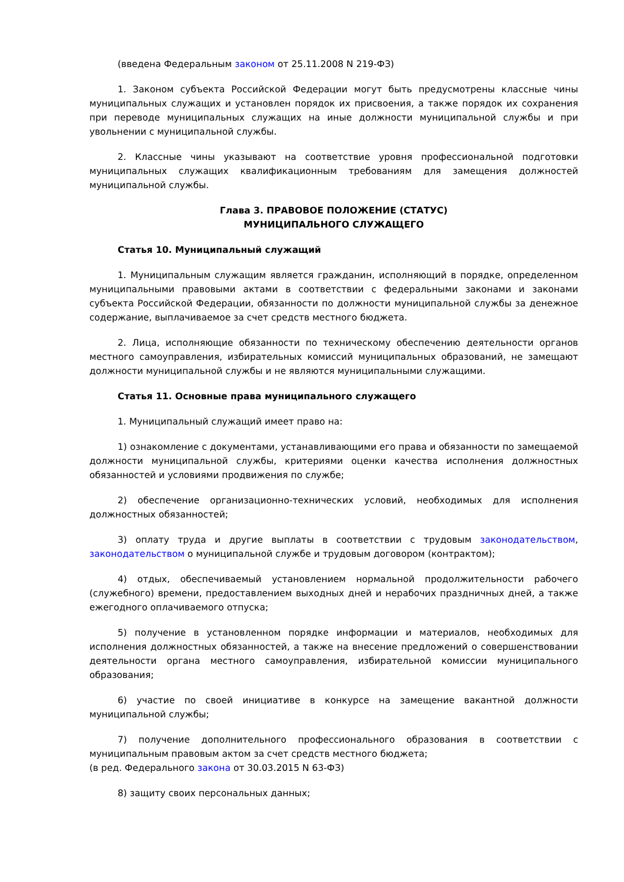(введена Федеральным законом от 25.11.2008 N 219-ФЗ)
1. Законом субъекта Российской Федерации могут быть предусмотрены классные чины муниципальных служащих и установлен порядок их присвоения, а также порядок их сохранения при переводе муниципальных служащих на иные должности муниципальной службы и при увольнении с муниципальной службы.
2. Классные чины указывают на соответствие уровня профессиональной подготовки муниципальных служащих квалификационным требованиям для замещения должностей муниципальной службы.
Глава 3. ПРАВОВОЕ ПОЛОЖЕНИЕ (СТАТУС)
МУНИЦИПАЛЬНОГО СЛУЖАЩЕГО
Статья 10. Муниципальный служащий
1. Муниципальным служащим является гражданин, исполняющий в порядке, определенном муниципальными правовыми актами в соответствии с федеральными законами и законами субъекта Российской Федерации, обязанности по должности муниципальной службы за денежное содержание, выплачиваемое за счет средств местного бюджета.
2. Лица, исполняющие обязанности по техническому обеспечению деятельности органов местного самоуправления, избирательных комиссий муниципальных образований, не замещают должности муниципальной службы и не являются муниципальными служащими.
Статья 11. Основные права муниципального служащего
1. Муниципальный служащий имеет право на:
1) ознакомление с документами, устанавливающими его права и обязанности по замещаемой должности муниципальной службы, критериями оценки качества исполнения должностных обязанностей и условиями продвижения по службе;
2) обеспечение организационно-технических условий, необходимых для исполнения должностных обязанностей;
3) оплату труда и другие выплаты в соответствии с трудовым законодательством, законодательством о муниципальной службе и трудовым договором (контрактом);
4) отдых, обеспечиваемый установлением нормальной продолжительности рабочего (служебного) времени, предоставлением выходных дней и нерабочих праздничных дней, а также ежегодного оплачиваемого отпуска;
5) получение в установленном порядке информации и материалов, необходимых для исполнения должностных обязанностей, а также на внесение предложений о совершенствовании деятельности органа местного самоуправления, избирательной комиссии муниципального образования;
6) участие по своей инициативе в конкурсе на замещение вакантной должности муниципальной службы;
7) получение дополнительного профессионального образования в соответствии с муниципальным правовым актом за счет средств местного бюджета;
(в ред. Федерального закона от 30.03.2015 N 63-ФЗ)
8) защиту своих персональных данных;